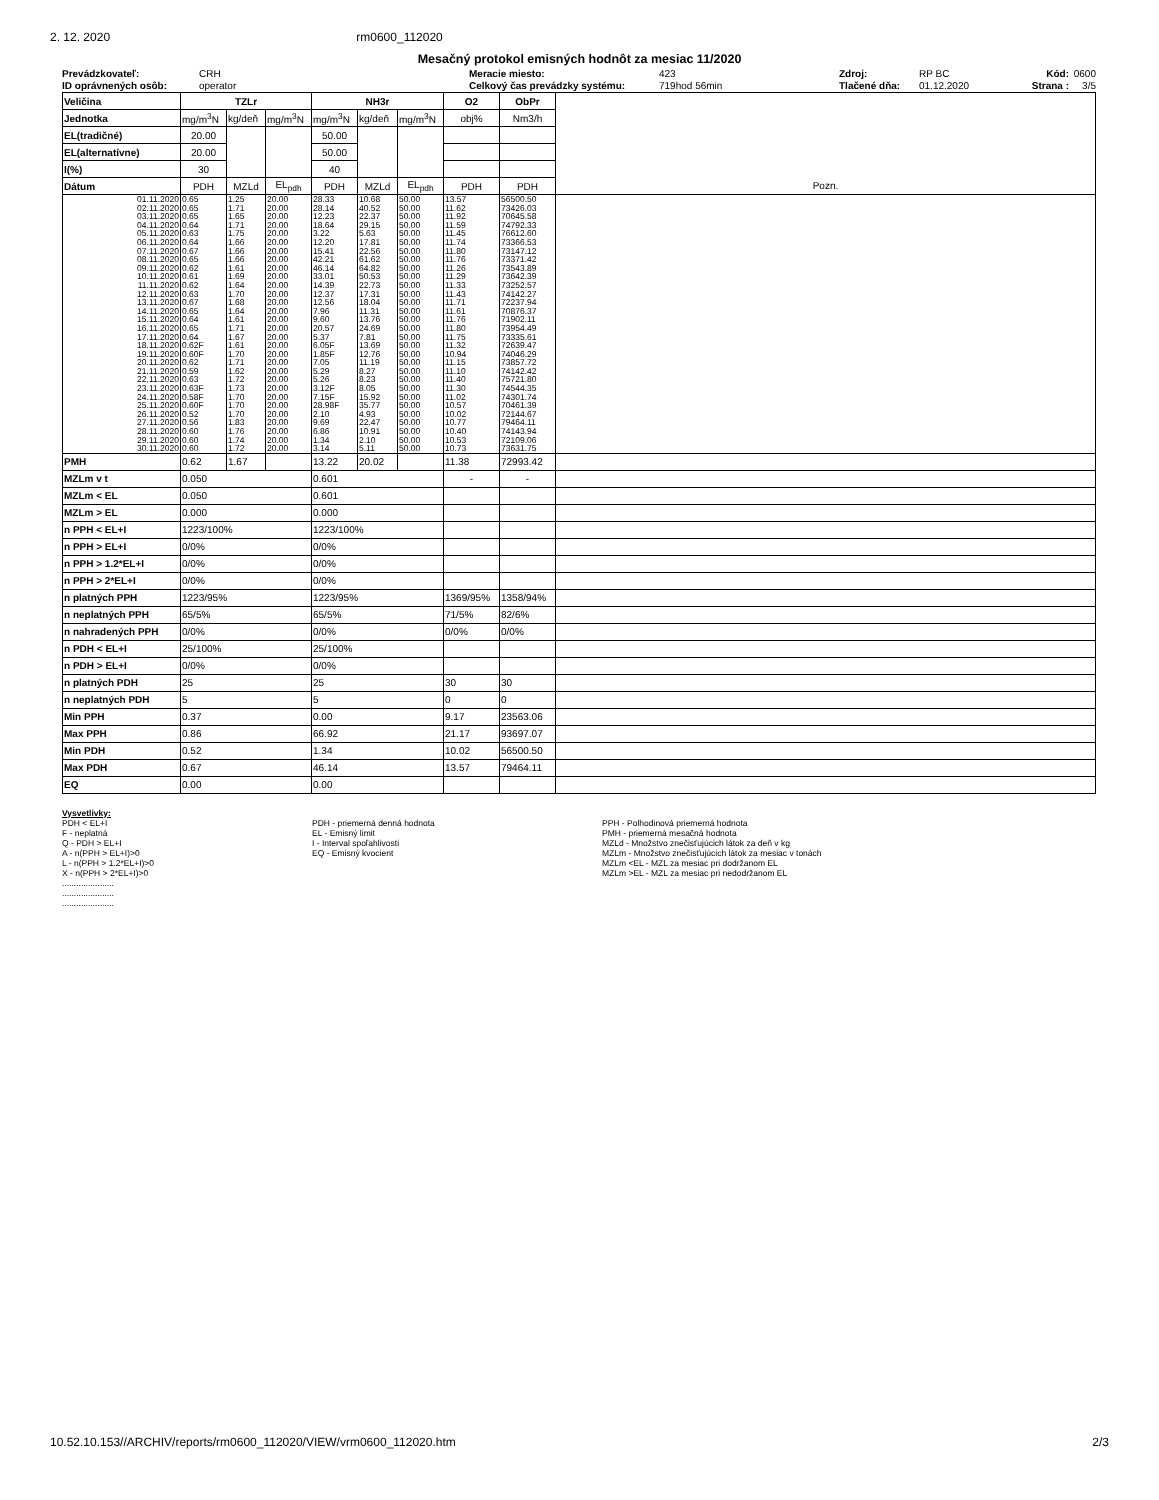2. 12. 2020 rm0600_112020
Mesačný protokol emisných hodnôt za mesiac 11/2020
Prevádzkovateľ: CRH Meracie miesto:
Prevádzkovateľ: CRH Meracie miesto: 423 Zdroj: RP BC Kód: 0600
ID oprávnených osôb: operator Celkový čas prevádzky systému: 719hod 56min Tlačené dňa: 01.12.2020 Strana : 3/5
| Veličina | TZLr | | | NH3r | | | O2 | ObPr | |
| Jednotka | mg/m<sup>3</sup>N | kg/deň | mg/m<sup>3</sup>N | mg/m<sup>3</sup>N | kg/deň | mg/m<sup>3</sup>N | obj% | Nm3/h | |
| EL(tradičné) | 20.00 | | | 50.00 | | | | | |
| EL(alternatívne) | 20.00 | | | 50.00 | | | | | |
| I(%) | 30 | | | 40 | | | | | |
| Dátum | PDH | MZLd | EL<sub>pdh</sub> | PDH | MZLd | EL<sub>pdh</sub> | PDH | PDH | Pozn. |
| 01.11.2020 | 0.65 | 1.25 | 20.00 | 28.33 | 10.68 | 50.00 | 13.57 | 56500.50 | |
| 02.11.2020 | 0.65 | 1.71 | 20.00 | 28.14 | 40.52 | 50.00 | 11.62 | 73426.03 | |
| 03.11.2020 | 0.65 | 1.65 | 20.00 | 12.23 | 22.37 | 50.00 | 11.92 | 70645.58 | |
| 04.11.2020 | 0.64 | 1.71 | 20.00 | 18.64 | 29.15 | 50.00 | 11.59 | 74792.33 | |
| 05.11.2020 | 0.63 | 1.75 | 20.00 | 3.22 | 5.63 | 50.00 | 11.45 | 76612.60 | |
| 06.11.2020 | 0.64 | 1.66 | 20.00 | 12.20 | 17.81 | 50.00 | 11.74 | 73366.53 | |
| 07.11.2020 | 0.67 | 1.66 | 20.00 | 15.41 | 22.56 | 50.00 | 11.80 | 73147.12 | |
| 08.11.2020 | 0.65 | 1.66 | 20.00 | 42.21 | 61.62 | 50.00 | 11.76 | 73371.42 | |
| 09.11.2020 | 0.62 | 1.61 | 20.00 | 46.14 | 64.82 | 50.00 | 11.26 | 73543.89 | |
| 10.11.2020 | 0.61 | 1.69 | 20.00 | 33.01 | 50.53 | 50.00 | 11.29 | 73642.39 | |
| 11.11.2020 | 0.62 | 1.64 | 20.00 | 14.39 | 22.73 | 50.00 | 11.33 | 73252.57 | |
| 12.11.2020 | 0.63 | 1.70 | 20.00 | 12.37 | 17.31 | 50.00 | 11.43 | 74142.27 | |
| 13.11.2020 | 0.67 | 1.68 | 20.00 | 12.56 | 18.04 | 50.00 | 11.71 | 72237.94 | |
| 14.11.2020 | 0.65 | 1.64 | 20.00 | 7.96 | 11.31 | 50.00 | 11.61 | 70876.37 | |
| 15.11.2020 | 0.64 | 1.61 | 20.00 | 9.60 | 13.76 | 50.00 | 11.76 | 71902.11 | |
| 16.11.2020 | 0.65 | 1.71 | 20.00 | 20.57 | 24.69 | 50.00 | 11.80 | 73954.49 | |
| 17.11.2020 | 0.64 | 1.67 | 20.00 | 5.37 | 7.81 | 50.00 | 11.75 | 73335.61 | |
| 18.11.2020 | 0.62F | 1.61 | 20.00 | 6.05F | 13.69 | 50.00 | 11.32 | 72639.47 | |
| 19.11.2020 | 0.60F | 1.70 | 20.00 | 1.85F | 12.76 | 50.00 | 10.94 | 74046.29 | |
| 20.11.2020 | 0.62 | 1.71 | 20.00 | 7.05 | 11.19 | 50.00 | 11.15 | 73857.72 | |
| 21.11.2020 | 0.59 | 1.62 | 20.00 | 5.29 | 8.27 | 50.00 | 11.10 | 74142.42 | |
| 22.11.2020 | 0.63 | 1.72 | 20.00 | 5.26 | 8.23 | 50.00 | 11.40 | 75721.80 | |
| 23.11.2020 | 0.63F | 1.73 | 20.00 | 3.12F | 8.05 | 50.00 | 11.30 | 74544.35 | |
| 24.11.2020 | 0.58F | 1.70 | 20.00 | 7.15F | 15.92 | 50.00 | 11.02 | 74301.74 | |
| 25.11.2020 | 0.60F | 1.70 | 20.00 | 28.98F | 35.77 | 50.00 | 10.57 | 70461.39 | |
| 26.11.2020 | 0.52 | 1.70 | 20.00 | 2.10 | 4.93 | 50.00 | 10.02 | 72144.67 | |
| 27.11.2020 | 0.56 | 1.83 | 20.00 | 9.69 | 22.47 | 50.00 | 10.77 | 79464.11 | |
| 28.11.2020 | 0.60 | 1.76 | 20.00 | 6.86 | 10.91 | 50.00 | 10.40 | 74143.94 | |
| 29.11.2020 | 0.60 | 1.74 | 20.00 | 1.34 | 2.10 | 50.00 | 10.53 | 72109.06 | |
| 30.11.2020 | 0.60 | 1.72 | 20.00 | 3.14 | 5.11 | 50.00 | 10.73 | 73631.75 | |
| PMH | 0.62 | 1.67 | | 13.22 | 20.02 | | 11.38 | 72993.42 | |
| MZLm v t | 0.050 | | | 0.601 | | | - | - | |
| MZLm < EL | 0.050 | | | 0.601 | | | | | |
| MZLm > EL | 0.000 | | | 0.000 | | | | | |
| n PPH < EL+I | 1223/100% | | | 1223/100% | | | | | |
| n PPH > EL+I | 0/0% | | | 0/0% | | | | | |
| n PPH > 1.2*EL+I | 0/0% | | | 0/0% | | | | | |
| n PPH > 2*EL+I | 0/0% | | | 0/0% | | | | | |
| n platných PPH | 1223/95% | | | 1223/95% | | | 1369/95% | 1358/94% | |
| n neplatných PPH | 65/5% | | | 65/5% | | | 71/5% | 82/6% | |
| n nahradených PPH | 0/0% | | | 0/0% | | | 0/0% | 0/0% | |
| n PDH < EL+I | 25/100% | | | 25/100% | | | | | |
| n PDH > EL+I | 0/0% | | | 0/0% | | | | | |
| n platných PDH | 25 | | | 25 | | | 30 | 30 | |
| n neplatných PDH | 5 | | | 5 | | | 0 | 0 | |
| Min PPH | 0.37 | | | 0.00 | | | 9.17 | 23563.06 | |
| Max PPH | 0.86 | | | 66.92 | | | 21.17 | 93697.07 | |
| Min PDH | 0.52 | | | 1.34 | | | 10.02 | 56500.50 | |
| Max PDH | 0.67 | | | 46.14 | | | 13.57 | 79464.11 | |
| EQ | 0.00 | | | 0.00 | | | | | |
Vysvetlivky:
PDH < EL+I
F - neplatná
Q - PDH > EL+I
A - n(PPH > EL+I)>0
L - n(PPH > 1.2*EL+I)>0
X - n(PPH > 2*EL+I)>0
......................
......................
......................
PDH - priemerná denná hodnota
EL - Emisný limit
I - Interval spoľahlivosti
EQ - Emisný kvocient
PPH - Polhodinová priemerná hodnota
PMH - priemerná mesačná hodnota
MZLd - Množstvo znečisťujúcich látok za deň v kg
MZLm - Množstvo znečisťujúcich látok za mesiac v tonách
MZLm <EL - MZL za mesiac pri dodržanom EL
MZLm >EL - MZL za mesiac pri nedodržanom EL
10.52.10.153//ARCHIV/reports/rm0600_112020/VIEW/vrm0600_112020.htm 2/3